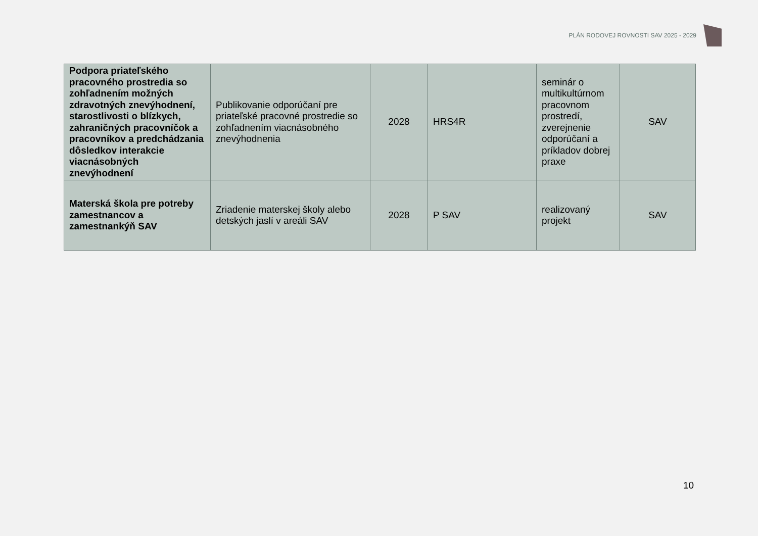PLÁN RODOVEJ ROVNOSTI SAV 2025 - 2029
| Podpora priateľského pracovného prostredia so zohľadnením možných zdravotných znevýhodnení, starostlivosti o blízkych, zahraničných pracovníčok a pracovníkov a predchádzania dôsledkov interakcie viacnásobných znevýhodnení | Publikovanie odporúčaní pre priateľské pracovné prostredie so zohľadnením viacnásobného znevýhodnenia | 2028 | HRS4R | seminár o multikultúrnom pracovnom prostredí, zverejnenie odporúčaní a príkladov dobrej praxe | SAV |
| Materská škola pre potreby zamestnancov a zamestnankýň SAV | Zriadenie materskej školy alebo detských jaslí v areáli SAV | 2028 | P SAV | realizovaný projekt | SAV |
10